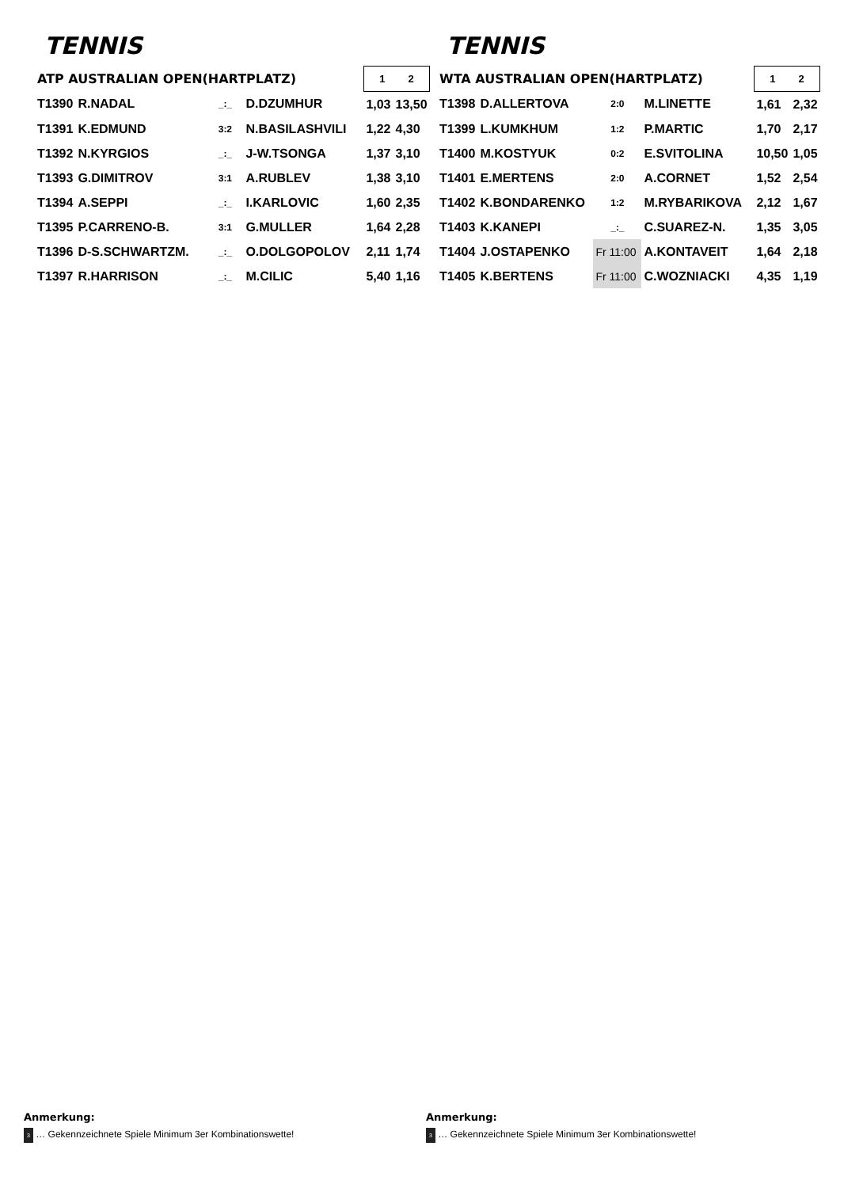TENNIS
| ATP AUSTRALIAN OPEN(HARTPLATZ) | | | | | 1 2 | |
| T1390 | R.NADAL | _:_ | D.DZUMHUR | | 1,03 | 13,50 |
| T1391 | K.EDMUND | 3:2 | N.BASILASHVILI | | 1,22 | 4,30 |
| T1392 | N.KYRGIOS | _:_ | J-W.TSONGA | | 1,37 | 3,10 |
| T1393 | G.DIMITROV | 3:1 | A.RUBLEV | | 1,38 | 3,10 |
| T1394 | A.SEPPI | _:_ | I.KARLOVIC | | 1,60 | 2,35 |
| T1395 | P.CARRENO-B. | 3:1 | G.MULLER | | 1,64 | 2,28 |
| T1396 | D-S.SCHWARTZM. | _:_ | O.DOLGOPOLOV | | 2,11 | 1,74 |
| T1397 | R.HARRISON | _:_ | M.CILIC | | 5,40 | 1,16 |
TENNIS
| WTA AUSTRALIAN OPEN(HARTPLATZ) | | | | | 1 2 | |
| T1398 | D.ALLERTOVA | 2:0 | M.LINETTE | | 1,61 | 2,32 |
| T1399 | L.KUMKHUM | 1:2 | P.MARTIC | | 1,70 | 2,17 |
| T1400 | M.KOSTYUK | 0:2 | E.SVITOLINA | | 10,50 | 1,05 |
| T1401 | E.MERTENS | 2:0 | A.CORNET | | 1,52 | 2,54 |
| T1402 | K.BONDARENKO | 1:2 | M.RYBARIKOVA | | 2,12 | 1,67 |
| T1403 | K.KANEPI | _:_ | C.SUAREZ-N. | | 1,35 | 3,05 |
| T1404 | J.OSTAPENKO | Fr 11:00 | A.KONTAVEIT | | 1,64 | 2,18 |
| T1405 | K.BERTENS | Fr 11:00 | C.WOZNIACKI | | 4,35 | 1,19 |
Anmerkung:
3 … Gekennzeichnete Spiele Minimum 3er Kombinationswette!
Anmerkung:
3 … Gekennzeichnete Spiele Minimum 3er Kombinationswette!